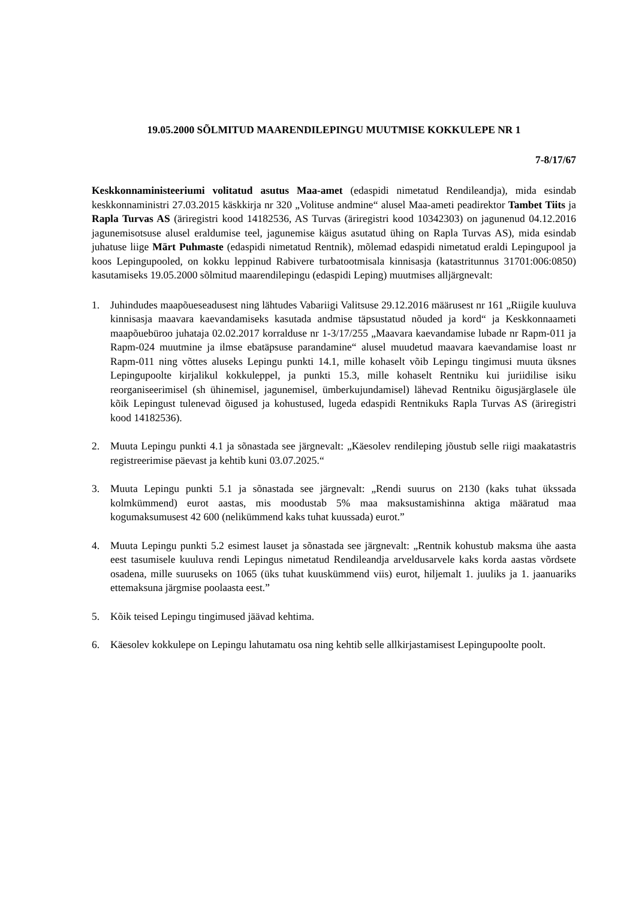19.05.2000 SÕLMITUD MAARENDILEPINGU MUUTMISE KOKKULEPE NR 1
7-8/17/67
Keskkonnaministeeriumi volitatud asutus Maa-amet (edaspidi nimetatud Rendileandja), mida esindab keskkonnaministri 27.03.2015 käskkirja nr 320 „Volituse andmine“ alusel Maa-ameti peadirektor Tambet Tiits ja Rapla Turvas AS (äriregistri kood 14182536, AS Turvas (äriregistri kood 10342303) on jagunenud 04.12.2016 jagunemisotsuse alusel eraldumise teel, jagunemise käigus asutatud ühing on Rapla Turvas AS), mida esindab juhatuse liige Märt Puhmaste (edaspidi nimetatud Rentnik), mõlemad edaspidi nimetatud eraldi Lepingupool ja koos Lepingupooled, on kokku leppinud Rabivere turbatootmisala kinnisasja (katastritunnus 31701:006:0850) kasutamiseks 19.05.2000 sõlmitud maarendilepingu (edaspidi Leping) muutmises alljärgnevalt:
1. Juhindudes maapõueseadusest ning lähtudes Vabariigi Valitsuse 29.12.2016 määrusest nr 161 „Riigile kuuluva kinnisasja maavara kaevandamiseks kasutada andmise täpsustatud nõuded ja kord“ ja Keskkonnaameti maapõuebüroo juhataja 02.02.2017 korralduse nr 1-3/17/255 „Maavara kaevandamise lubade nr Rapm-011 ja Rapm-024 muutmine ja ilmse ebatäpsuse parandamine“ alusel muudetud maavara kaevandamise loast nr Rapm-011 ning võttes aluseks Lepingu punkti 14.1, mille kohaselt võib Lepingu tingimusi muuta üksnes Lepingupoolte kirjalikul kokkuleppel, ja punkti 15.3, mille kohaselt Rentniku kui juriidilise isiku reorganiseerimisel (sh ühinemisel, jagunemisel, ümberkujundamisel) lähevad Rentniku õigusjärglasele üle kõik Lepingust tulenevad õigused ja kohustused, lugeda edaspidi Rentnikuks Rapla Turvas AS (äriregistri kood 14182536).
2. Muuta Lepingu punkti 4.1 ja sõnastada see järgnevalt: „Käesolev rendileping jõustub selle riigi maakatastris registreerimise päevast ja kehtib kuni 03.07.2025.“
3. Muuta Lepingu punkti 5.1 ja sõnastada see järgnevalt: „Rendi suurus on 2130 (kaks tuhat ükssada kolmkümmend) eurot aastas, mis moodustab 5% maa maksustamishinna aktiga määratud maa kogumaksumusest 42 600 (nelikümmend kaks tuhat kuussada) eurot.”
4. Muuta Lepingu punkti 5.2 esimest lauset ja sõnastada see järgnevalt: „Rentnik kohustub maksma ühe aasta eest tasumisele kuuluva rendi Lepingus nimetatud Rendileandja arveldusarvele kaks korda aastas võrdsete osadena, mille suuruseks on 1065 (üks tuhat kuuskümmend viis) eurot, hiljemalt 1. juuliks ja 1. jaanuariks ettemaksuna järgmise poolaasta eest.”
5. Kõik teised Lepingu tingimused jäävad kehtima.
6. Käesolev kokkulepe on Lepingu lahutamatu osa ning kehtib selle allkirjastamisest Lepingupoolte poolt.